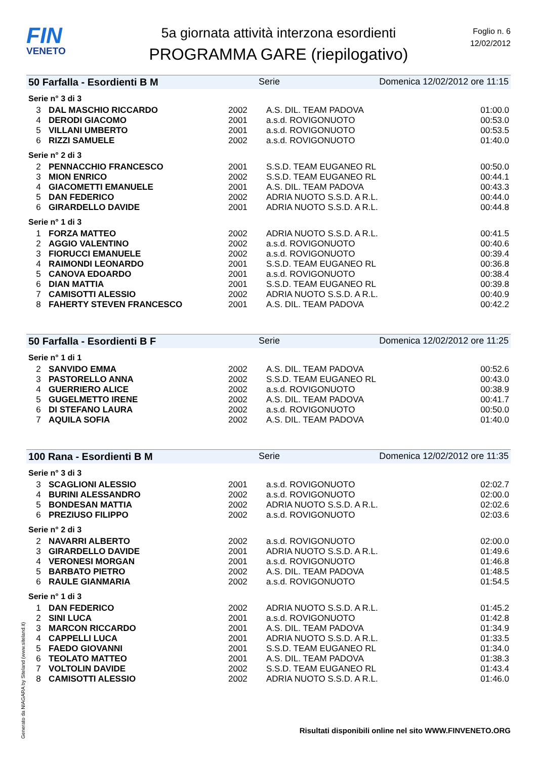FIN
VENETO
5a giornata attività interzona esordienti
PROGRAMMA GARE (riepilogativo)
Foglio n. 6
12/02/2012
50 Farfalla - Esordienti B M Serie Domenica 12/02/2012 ore 11:15
Serie n° 3 di 3
| 3 | DAL MASCHIO RICCARDO | 2002 | A.S. DIL. TEAM PADOVA | 01:00.0 |
| 4 | DERODI GIACOMO | 2001 | a.s.d. ROVIGONUOTO | 00:53.0 |
| 5 | VILLANI UMBERTO | 2001 | a.s.d. ROVIGONUOTO | 00:53.5 |
| 6 | RIZZI SAMUELE | 2002 | a.s.d. ROVIGONUOTO | 01:40.0 |
Serie n° 2 di 3
| 2 | PENNACCHIO FRANCESCO | 2001 | S.S.D. TEAM EUGANEO RL | 00:50.0 |
| 3 | MION ENRICO | 2002 | S.S.D. TEAM EUGANEO RL | 00:44.1 |
| 4 | GIACOMETTI EMANUELE | 2001 | A.S. DIL. TEAM PADOVA | 00:43.3 |
| 5 | DAN FEDERICO | 2002 | ADRIA NUOTO S.S.D. A R.L. | 00:44.0 |
| 6 | GIRARDELLO DAVIDE | 2001 | ADRIA NUOTO S.S.D. A R.L. | 00:44.8 |
Serie n° 1 di 3
| 1 | FORZA MATTEO | 2002 | ADRIA NUOTO S.S.D. A R.L. | 00:41.5 |
| 2 | AGGIO VALENTINO | 2002 | a.s.d. ROVIGONUOTO | 00:40.6 |
| 3 | FIORUCCI EMANUELE | 2002 | a.s.d. ROVIGONUOTO | 00:39.4 |
| 4 | RAIMONDI LEONARDO | 2001 | S.S.D. TEAM EUGANEO RL | 00:36.8 |
| 5 | CANOVA EDOARDO | 2001 | a.s.d. ROVIGONUOTO | 00:38.4 |
| 6 | DIAN MATTIA | 2001 | S.S.D. TEAM EUGANEO RL | 00:39.8 |
| 7 | CAMISOTTI ALESSIO | 2002 | ADRIA NUOTO S.S.D. A R.L. | 00:40.9 |
| 8 | FAHERTY STEVEN FRANCESCO | 2001 | A.S. DIL. TEAM PADOVA | 00:42.2 |
50 Farfalla - Esordienti B F Serie Domenica 12/02/2012 ore 11:25
Serie n° 1 di 1
| 2 | SANVIDO EMMA | 2002 | A.S. DIL. TEAM PADOVA | 00:52.6 |
| 3 | PASTORELLO ANNA | 2002 | S.S.D. TEAM EUGANEO RL | 00:43.0 |
| 4 | GUERRIERO ALICE | 2002 | a.s.d. ROVIGONUOTO | 00:38.9 |
| 5 | GUGELMETTO IRENE | 2002 | A.S. DIL. TEAM PADOVA | 00:41.7 |
| 6 | DI STEFANO LAURA | 2002 | a.s.d. ROVIGONUOTO | 00:50.0 |
| 7 | AQUILA SOFIA | 2002 | A.S. DIL. TEAM PADOVA | 01:40.0 |
100 Rana - Esordienti B M Serie Domenica 12/02/2012 ore 11:35
Serie n° 3 di 3
| 3 | SCAGLIONI ALESSIO | 2001 | a.s.d. ROVIGONUOTO | 02:02.7 |
| 4 | BURINI ALESSANDRO | 2002 | a.s.d. ROVIGONUOTO | 02:00.0 |
| 5 | BONDESAN MATTIA | 2002 | ADRIA NUOTO S.S.D. A R.L. | 02:02.6 |
| 6 | PREZIUSO FILIPPO | 2002 | a.s.d. ROVIGONUOTO | 02:03.6 |
Serie n° 2 di 3
| 2 | NAVARRI ALBERTO | 2002 | a.s.d. ROVIGONUOTO | 02:00.0 |
| 3 | GIRARDELLO DAVIDE | 2001 | ADRIA NUOTO S.S.D. A R.L. | 01:49.6 |
| 4 | VERONESI MORGAN | 2001 | a.s.d. ROVIGONUOTO | 01:46.8 |
| 5 | BARBATO PIETRO | 2002 | A.S. DIL. TEAM PADOVA | 01:48.5 |
| 6 | RAULE GIANMARIA | 2002 | a.s.d. ROVIGONUOTO | 01:54.5 |
Serie n° 1 di 3
| 1 | DAN FEDERICO | 2002 | ADRIA NUOTO S.S.D. A R.L. | 01:45.2 |
| 2 | SINI LUCA | 2001 | a.s.d. ROVIGONUOTO | 01:42.8 |
| 3 | MARCON RICCARDO | 2001 | A.S. DIL. TEAM PADOVA | 01:34.9 |
| 4 | CAPPELLI LUCA | 2001 | ADRIA NUOTO S.S.D. A R.L. | 01:33.5 |
| 5 | FAEDO GIOVANNI | 2001 | S.S.D. TEAM EUGANEO RL | 01:34.0 |
| 6 | TEOLATO MATTEO | 2001 | A.S. DIL. TEAM PADOVA | 01:38.3 |
| 7 | VOLTOLIN DAVIDE | 2002 | S.S.D. TEAM EUGANEO RL | 01:43.4 |
| 8 | CAMISOTTI ALESSIO | 2002 | ADRIA NUOTO S.S.D. A R.L. | 01:46.0 |
Generato da NIAGARA by Siteland (www.siteland.it)
Risultati disponibili online nel sito WWW.FINVENETO.ORG